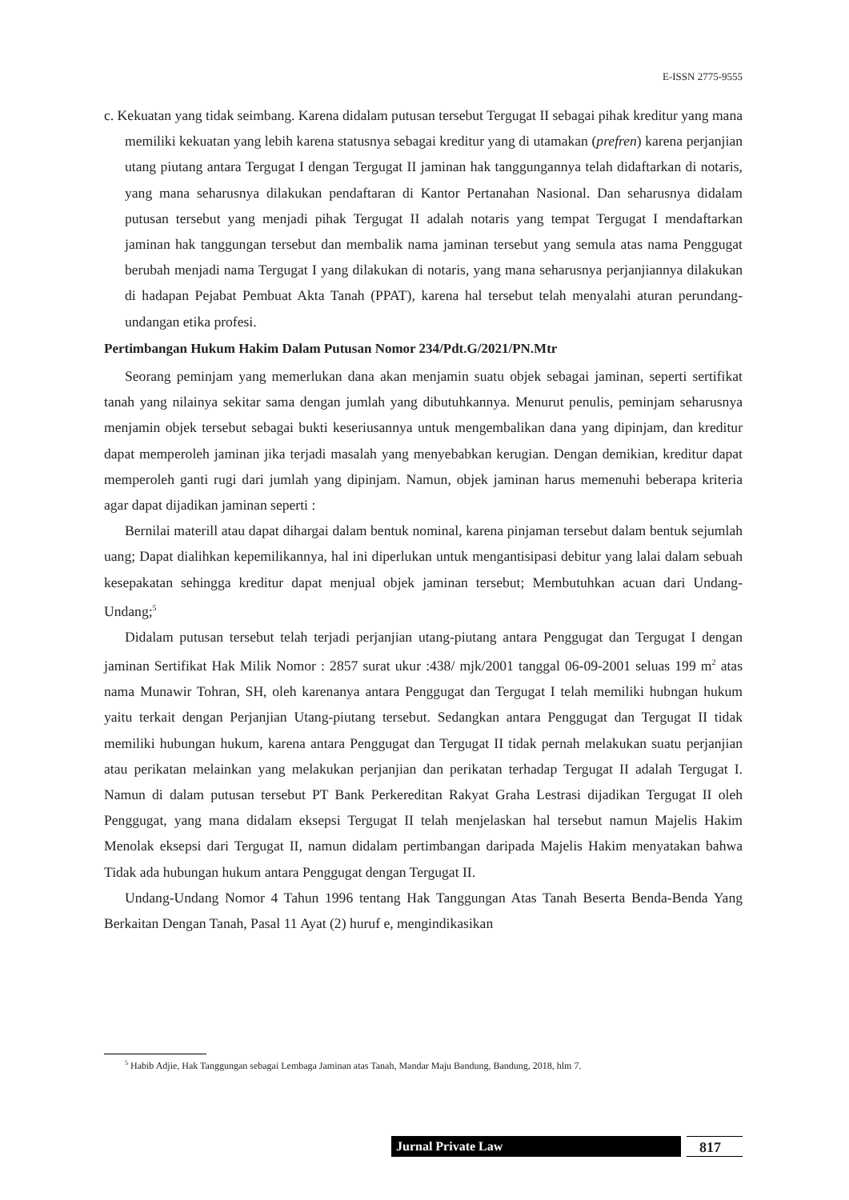E-ISSN 2775-9555
c. Kekuatan yang tidak seimbang. Karena didalam putusan tersebut Tergugat II sebagai pihak kreditur yang mana memiliki kekuatan yang lebih karena statusnya sebagai kreditur yang di utamakan (prefren) karena perjanjian utang piutang antara Tergugat I dengan Tergugat II jaminan hak tanggungannya telah didaftarkan di notaris, yang mana seharusnya dilakukan pendaftaran di Kantor Pertanahan Nasional. Dan seharusnya didalam putusan tersebut yang menjadi pihak Tergugat II adalah notaris yang tempat Tergugat I mendaftarkan jaminan hak tanggungan tersebut dan membalik nama jaminan tersebut yang semula atas nama Penggugat berubah menjadi nama Tergugat I yang dilakukan di notaris, yang mana seharusnya perjanjiannya dilakukan di hadapan Pejabat Pembuat Akta Tanah (PPAT), karena hal tersebut telah menyalahi aturan perundang-undangan etika profesi.
Pertimbangan Hukum Hakim Dalam Putusan Nomor 234/Pdt.G/2021/PN.Mtr
Seorang peminjam yang memerlukan dana akan menjamin suatu objek sebagai jaminan, seperti sertifikat tanah yang nilainya sekitar sama dengan jumlah yang dibutuhkannya. Menurut penulis, peminjam seharusnya menjamin objek tersebut sebagai bukti keseriusannya untuk mengembalikan dana yang dipinjam, dan kreditur dapat memperoleh jaminan jika terjadi masalah yang menyebabkan kerugian. Dengan demikian, kreditur dapat memperoleh ganti rugi dari jumlah yang dipinjam. Namun, objek jaminan harus memenuhi beberapa kriteria agar dapat dijadikan jaminan seperti :
Bernilai materill atau dapat dihargai dalam bentuk nominal, karena pinjaman tersebut dalam bentuk sejumlah uang; Dapat dialihkan kepemilikannya, hal ini diperlukan untuk mengantisipasi debitur yang lalai dalam sebuah kesepakatan sehingga kreditur dapat menjual objek jaminan tersebut; Membutuhkan acuan dari Undang-Undang;<sup>5</sup>
Didalam putusan tersebut telah terjadi perjanjian utang-piutang antara Penggugat dan Tergugat I dengan jaminan Sertifikat Hak Milik Nomor : 2857 surat ukur :438/ mjk/2001 tanggal 06-09-2001 seluas 199 m<sup>2</sup> atas nama Munawir Tohran, SH, oleh karenanya antara Penggugat dan Tergugat I telah memiliki hubngan hukum yaitu terkait dengan Perjanjian Utang-piutang tersebut. Sedangkan antara Penggugat dan Tergugat II tidak memiliki hubungan hukum, karena antara Penggugat dan Tergugat II tidak pernah melakukan suatu perjanjian atau perikatan melainkan yang melakukan perjanjian dan perikatan terhadap Tergugat II adalah Tergugat I. Namun di dalam putusan tersebut PT Bank Perkereditan Rakyat Graha Lestrasi dijadikan Tergugat II oleh Penggugat, yang mana didalam eksepsi Tergugat II telah menjelaskan hal tersebut namun Majelis Hakim Menolak eksepsi dari Tergugat II, namun didalam pertimbangan daripada Majelis Hakim menyatakan bahwa Tidak ada hubungan hukum antara Penggugat dengan Tergugat II.
Undang-Undang Nomor 4 Tahun 1996 tentang Hak Tanggungan Atas Tanah Beserta Benda-Benda Yang Berkaitan Dengan Tanah, Pasal 11 Ayat (2) huruf e, mengindikasikan
<sup>5</sup> Habib Adjie, Hak Tanggungan sebagai Lembaga Jaminan atas Tanah, Mandar Maju Bandung, Bandung, 2018, hlm 7.
Jurnal Private Law 817